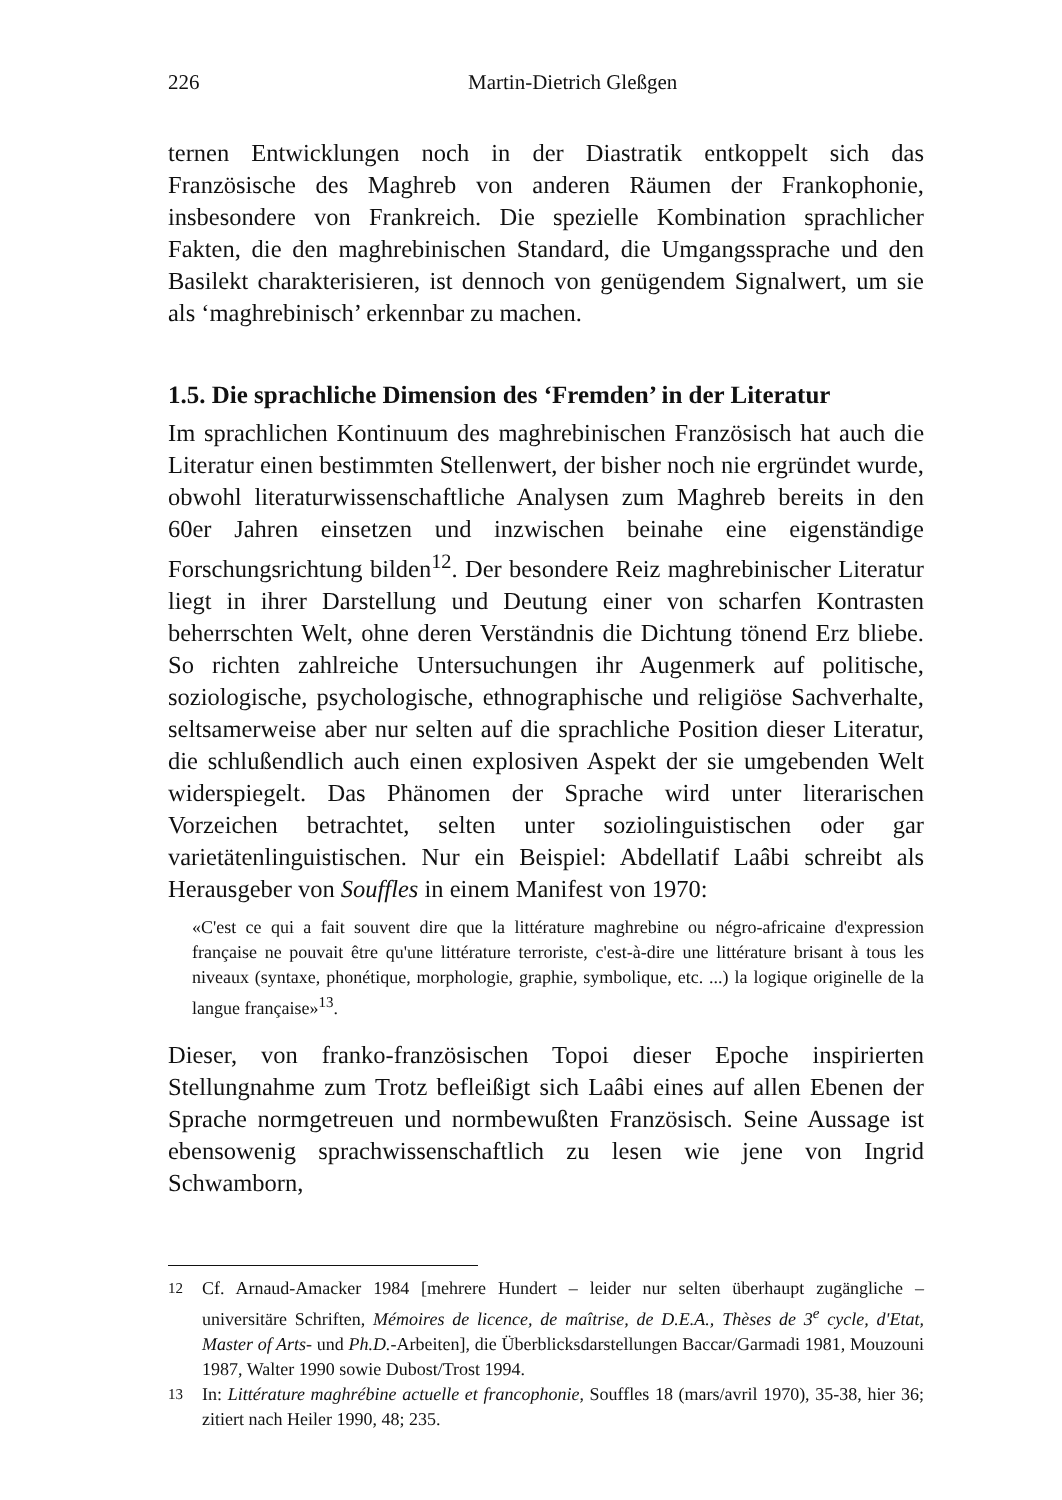226 Martin-Dietrich Gleßgen
ternen Entwicklungen noch in der Diastratik entkoppelt sich das Französische des Maghreb von anderen Räumen der Frankophonie, insbesondere von Frankreich. Die spezielle Kombination sprachlicher Fakten, die den maghrebinischen Standard, die Umgangssprache und den Basilekt charakterisieren, ist dennoch von genügendem Signalwert, um sie als ‘maghrebinisch’ erkennbar zu machen.
1.5. Die sprachliche Dimension des ‘Fremden’ in der Literatur
Im sprachlichen Kontinuum des maghrebinischen Französisch hat auch die Literatur einen bestimmten Stellenwert, der bisher noch nie ergründet wurde, obwohl literaturwissenschaftliche Analysen zum Maghreb bereits in den 60er Jahren einsetzen und inzwischen beinahe eine eigenständige Forschungsrichtung bilden<sup>12</sup>. Der besondere Reiz maghrebinischer Literatur liegt in ihrer Darstellung und Deutung einer von scharfen Kontrasten beherrschten Welt, ohne deren Verständnis die Dichtung tönend Erz bliebe. So richten zahlreiche Untersuchungen ihr Augenmerk auf politische, soziologische, psychologische, ethnographische und religiöse Sachverhalte, seltsamerweise aber nur selten auf die sprachliche Position dieser Literatur, die schlußendlich auch einen explosiven Aspekt der sie umgebenden Welt widerspiegelt. Das Phänomen der Sprache wird unter literarischen Vorzeichen betrachtet, selten unter soziolinguistischen oder gar varietätenlinguistischen. Nur ein Beispiel: Abdellatif Laâbi schreibt als Herausgeber von Souffles in einem Manifest von 1970:
«C'est ce qui a fait souvent dire que la littérature maghrebine ou négro-africaine d'expression française ne pouvait être qu'une littérature terroriste, c'est-à-dire une littérature brisant à tous les niveaux (syntaxe, phonétique, morphologie, graphie, symbolique, etc. ...) la logique originelle de la langue française»<sup>13</sup>.
Dieser, von franko-französischen Topoi dieser Epoche inspirierten Stellungnahme zum Trotz befleißigt sich Laâbi eines auf allen Ebenen der Sprache normgetreuen und normbewußten Französisch. Seine Aussage ist ebensowenig sprachwissenschaftlich zu lesen wie jene von Ingrid Schwamborn,
<sup>12</sup> Cf. Arnaud-Amacker 1984 [mehrere Hundert – leider nur selten überhaupt zugängliche – universitäre Schriften, Mémoires de licence, de maîtrise, de D.E.A., Thèses de 3<sup>e</sup> cycle, d'Etat, Master of Arts- und Ph.D.-Arbeiten], die Überblicksdarstellungen Baccar/Garmadi 1981, Mouzouni 1987, Walter 1990 sowie Dubost/Trost 1994.
<sup>13</sup> In: Littérature maghrébine actuelle et francophonie, Souffles 18 (mars/avril 1970), 35-38, hier 36; zitiert nach Heiler 1990, 48; 235.